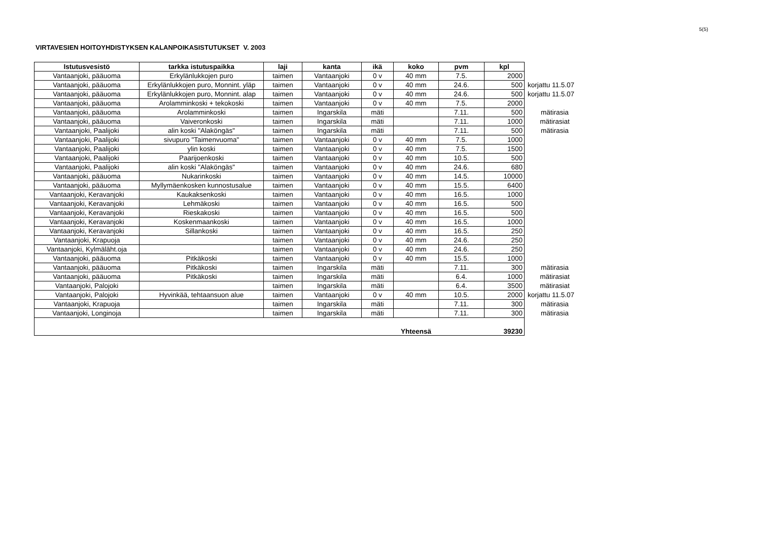5(5)
VIRTAVESIEN HOITOYHDISTYKSEN KALANPOIKASISTUTUKSET V. 2003
| Istutusvesistö | tarkka istutuspaikka | laji | kanta | ikä | koko | pvm | kpl | |
| Vantaanjoki, pääuoma | Erkylänlukkojen puro | taimen | Vantaanjoki | 0 v | 40 mm | 7.5. | 2000 | |
| Vantaanjoki, pääuoma | Erkylänlukkojen puro, Monnint. yläp | taimen | Vantaanjoki | 0 v | 40 mm | 24.6. | 500 | korjattu 11.5.07 |
| Vantaanjoki, pääuoma | Erkylänlukkojen puro, Monnint. alap | taimen | Vantaanjoki | 0 v | 40 mm | 24.6. | 500 | korjattu 11.5.07 |
| Vantaanjoki, pääuoma | Arolamminkoski + tekokoski | taimen | Vantaanjoki | 0 v | 40 mm | 7.5. | 2000 | |
| Vantaanjoki, pääuoma | Arolamminkoski | taimen | Ingarskila | mäti | | 7.11. | 500 | mätirasia |
| Vantaanjoki, pääuoma | Vaiveronkoski | taimen | Ingarskila | mäti | | 7.11. | 1000 | mätirasiat |
| Vantaanjoki, Paalijoki | alin koski "Alaköngäs" | taimen | Ingarskila | mäti | | 7.11. | 500 | mätirasia |
| Vantaanjoki, Paalijoki | sivupuro "Taimenvuoma" | taimen | Vantaanjoki | 0 v | 40 mm | 7.5. | 1000 | |
| Vantaanjoki, Paalijoki | ylin koski | taimen | Vantaanjoki | 0 v | 40 mm | 7.5. | 1500 | |
| Vantaanjoki, Paalijoki | Paarijoenkoski | taimen | Vantaanjoki | 0 v | 40 mm | 10.5. | 500 | |
| Vantaanjoki, Paalijoki | alin koski "Alaköngäs" | taimen | Vantaanjoki | 0 v | 40 mm | 24.6. | 680 | |
| Vantaanjoki, pääuoma | Nukarinkoski | taimen | Vantaanjoki | 0 v | 40 mm | 14.5. | 10000 | |
| Vantaanjoki, pääuoma | Myllymäenkosken kunnostusalue | taimen | Vantaanjoki | 0 v | 40 mm | 15.5. | 6400 | |
| Vantaanjoki, Keravanjoki | Kaukaksenkoski | taimen | Vantaanjoki | 0 v | 40 mm | 16.5. | 1000 | |
| Vantaanjoki, Keravanjoki | Lehmäkoski | taimen | Vantaanjoki | 0 v | 40 mm | 16.5. | 500 | |
| Vantaanjoki, Keravanjoki | Rieskakoski | taimen | Vantaanjoki | 0 v | 40 mm | 16.5. | 500 | |
| Vantaanjoki, Keravanjoki | Koskenmaankoski | taimen | Vantaanjoki | 0 v | 40 mm | 16.5. | 1000 | |
| Vantaanjoki, Keravanjoki | Sillankoski | taimen | Vantaanjoki | 0 v | 40 mm | 16.5. | 250 | |
| Vantaanjoki, Krapuoja | | taimen | Vantaanjoki | 0 v | 40 mm | 24.6. | 250 | |
| Vantaanjoki, Kylmäläht.oja | | taimen | Vantaanjoki | 0 v | 40 mm | 24.6. | 250 | |
| Vantaanjoki, pääuoma | Pitkäkoski | taimen | Vantaanjoki | 0 v | 40 mm | 15.5. | 1000 | |
| Vantaanjoki, pääuoma | Pitkäkoski | taimen | Ingarskila | mäti | | 7.11. | 300 | mätirasia |
| Vantaanjoki, pääuoma | Pitkäkoski | taimen | Ingarskila | mäti | | 6.4. | 1000 | mätirasiat |
| Vantaanjoki, Palojoki | | taimen | Ingarskila | mäti | | 6.4. | 3500 | mätirasiat |
| Vantaanjoki, Palojoki | Hyvinkää, tehtaansuon alue | taimen | Vantaanjoki | 0 v | 40 mm | 10.5. | 2000 | korjattu 11.5.07 |
| Vantaanjoki, Krapuoja | | taimen | Ingarskila | mäti | | 7.11. | 300 | mätirasia |
| Vantaanjoki, Longinoja | | taimen | Ingarskila | mäti | | 7.11. | 300 | mätirasia |
| | | | | | Yhteensä | | 39230 | |